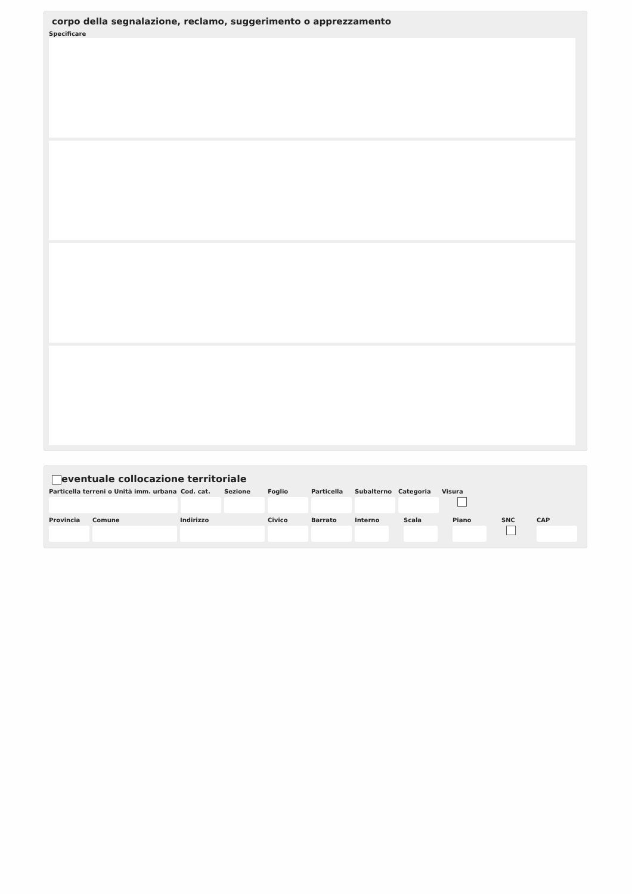corpo della segnalazione, reclamo, suggerimento o apprezzamento
Specificare
eventuale collocazione territoriale
Particella terreni o Unità imm. urbana
Cod. cat.
Sezione Foglio Particella
Subalterno
Categoria
Visura
Provincia
Comune Indirizzo Civico Barrato Interno
Scala Piano SNC CAP